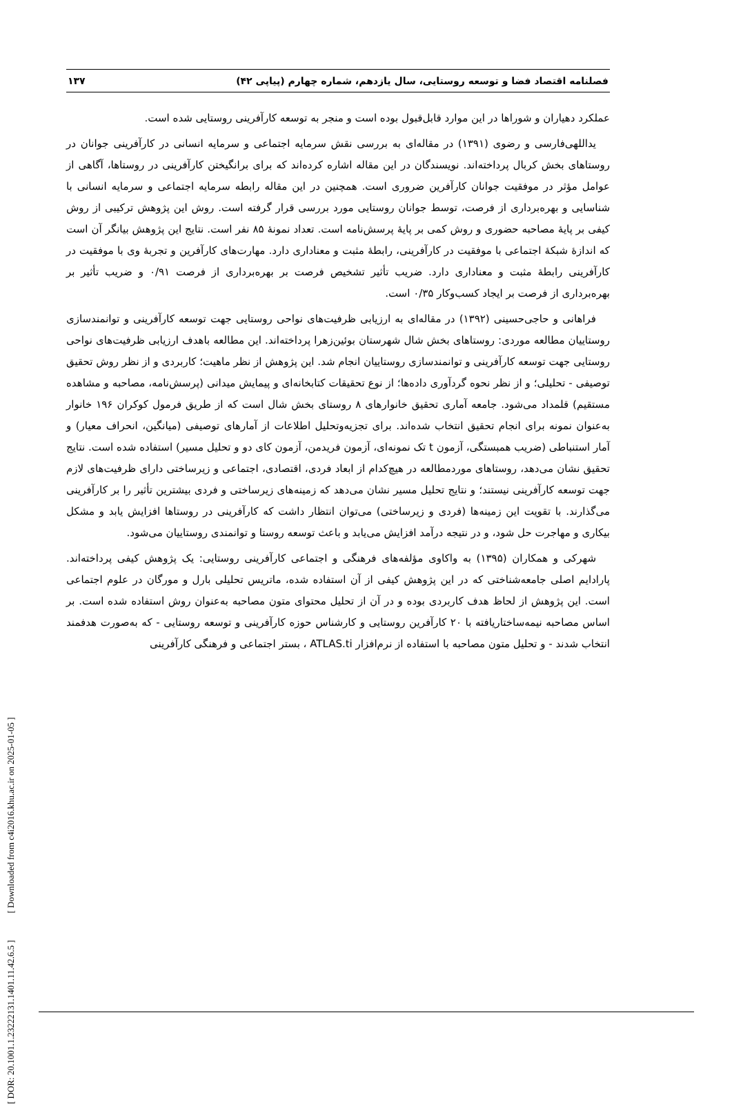[ DOR: 20.1001.1.23222131.1401.11.42.6.5 ] [ Downloaded from c4i2016.khu.ac.ir on 2025-01-05 ]
فصلنامه اقتصاد فضا و توسعه روستایی، سال یازدهم، شماره چهارم (پیاپی ۴۲) ۱۳۷
عملکرد دهیاران و شوراها در این موارد قابل‌قبول بوده است و منجر به توسعه کارآفرینی روستایی شده است.
یداللهی‌فارسی و رضوی (۱۳۹۱) در مقاله‌ای به بررسی نقش سرمایه اجتماعی و سرمایه انسانی در کارآفرینی جوانان در روستاهای بخش کربال پرداخته‌اند. نویسندگان در این مقاله اشاره کرده‌اند که برای برانگیختن کارآفرینی در روستاها، آگاهی از عوامل مؤثر در موفقیت جوانان کارآفرین ضروری است. همچنین در این مقاله رابطه سرمایه اجتماعی و سرمایه انسانی با شناسایی و بهره‌برداری از فرصت، توسط جوانان روستایی مورد بررسی قرار گرفته است. روش این پژوهش ترکیبی از روش کیفی بر پایهٔ مصاحبه حضوری و روش کمی بر پایهٔ پرسش‌نامه است. تعداد نمونهٔ ۸۵ نفر است. نتایج این پژوهش بیانگر آن است که اندازهٔ شبکهٔ اجتماعی با موفقیت در کارآفرینی، رابطهٔ مثبت و معناداری دارد. مهارت‌های کارآفرین و تجربهٔ وی با موفقیت در کارآفرینی رابطهٔ مثبت و معناداری دارد. ضریب تأثیر تشخیص فرصت بر بهره‌برداری از فرصت ۰/۹۱ و ضریب تأثیر بر بهره‌برداری از فرصت بر ایجاد کسب‌وکار ۰/۳۵ است.
فراهانی و حاجی‌حسینی (۱۳۹۲) در مقاله‌ای به ارزیابی ظرفیت‌های نواحی روستایی جهت توسعه کارآفرینی و توانمندسازی روستاییان مطالعه موردی: روستاهای بخش شال شهرستان بوئین‌زهرا پرداخته‌اند. این مطالعه باهدف ارزیابی ظرفیت‌های نواحی روستایی جهت توسعه کارآفرینی و توانمندسازی روستاییان انجام شد. این پژوهش از نظر ماهیت؛ کاربردی و از نظر روش تحقیق توصیفی - تحلیلی؛ و از نظر نحوه گردآوری داده‌ها؛ از نوع تحقیقات کتابخانه‌ای و پیمایش میدانی (پرسش‌نامه، مصاحبه و مشاهده مستقیم) قلمداد می‌شود. جامعه آماری تحقیق خانوارهای ۸ روستای بخش شال است که از طریق فرمول کوکران ۱۹۶ خانوار به‌عنوان نمونه برای انجام تحقیق انتخاب شده‌اند. برای تجزیه‌وتحلیل اطلاعات از آمارهای توصیفی (میانگین، انحراف معیار) و آمار استنباطی (ضریب همبستگی، آزمون t تک نمونه‌ای، آزمون فریدمن، آزمون کای دو و تحلیل مسیر) استفاده شده است. نتایج تحقیق نشان می‌دهد، روستاهای موردمطالعه در هیچ‌کدام از ابعاد فردی، اقتصادی، اجتماعی و زیرساختی دارای ظرفیت‌های لازم جهت توسعه کارآفرینی نیستند؛ و نتایج تحلیل مسیر نشان می‌دهد که زمینه‌های زیرساختی و فردی بیشترین تأثیر را بر کارآفرینی می‌گذارند. با تقویت این زمینه‌ها (فردی و زیرساختی) می‌توان انتظار داشت که کارآفرینی در روستاها افزایش یابد و مشکل بیکاری و مهاجرت حل شود، و در نتیجه درآمد افزایش می‌یابد و باعث توسعه روستا و توانمندی روستاییان می‌شود.
شهرکی و همکاران (۱۳۹۵) به واکاوی مؤلفه‌های فرهنگی و اجتماعی کارآفرینی روستایی: یک پژوهش کیفی پرداخته‌اند. پارادایم اصلی جامعه‌شناختی که در این پژوهش کیفی از آن استفاده شده، ماتریس تحلیلی بارل و مورگان در علوم اجتماعی است. این پژوهش از لحاظ هدف کاربردی بوده و در آن از تحلیل محتوای متون مصاحبه به‌عنوان روش استفاده شده است. بر اساس مصاحبه نیمه‌ساختاریافته با ۲۰ کارآفرین روستایی و کارشناس حوزه کارآفرینی و توسعه روستایی - که به‌صورت هدفمند انتخاب شدند - و تحلیل متون مصاحبه با استفاده از نرم‌افزار ATLAS.ti ، بستر اجتماعی و فرهنگی کارآفرینی